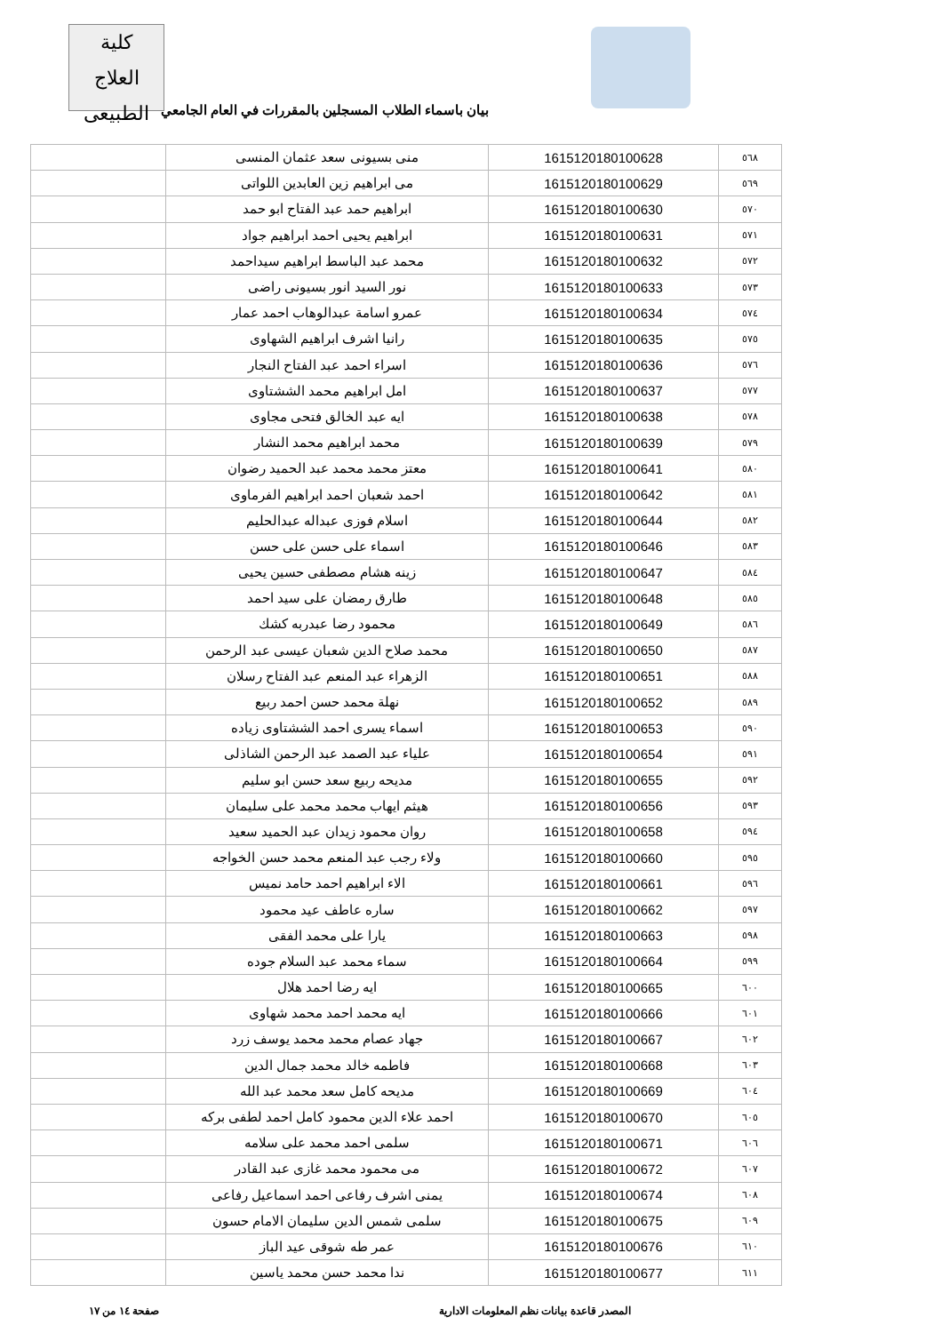كلية
العلاج الطبيعى
بيان باسماء الطلاب المسجلين بالمقررات في العام الجامعي
| ٥٦٨ | 1615120180100628 | منى بسيونى سعد عثمان المنسى | |
| ٥٦٩ | 1615120180100629 | مى ابراهيم زين العابدين اللواتى | |
| ٥٧٠ | 1615120180100630 | ابراهيم حمد عبد الفتاح ابو حمد | |
| ٥٧١ | 1615120180100631 | ابراهيم يحيى احمد ابراهيم جواد | |
| ٥٧٢ | 1615120180100632 | محمد عبد الباسط ابراهيم سيداحمد | |
| ٥٧٣ | 1615120180100633 | نور السيد انور بسيونى راضى | |
| ٥٧٤ | 1615120180100634 | عمرو اسامة عبدالوهاب احمد عمار | |
| ٥٧٥ | 1615120180100635 | رانيا اشرف ابراهيم الشهاوى | |
| ٥٧٦ | 1615120180100636 | اسراء احمد عبد الفتاح النجار | |
| ٥٧٧ | 1615120180100637 | امل ابراهيم محمد الششتاوى | |
| ٥٧٨ | 1615120180100638 | ايه عبد الخالق فتحى مجاوى | |
| ٥٧٩ | 1615120180100639 | محمد ابراهيم محمد النشار | |
| ٥٨٠ | 1615120180100641 | معتز محمد محمد عبد الحميد رضوان | |
| ٥٨١ | 1615120180100642 | احمد شعبان احمد ابراهيم الفرماوى | |
| ٥٨٢ | 1615120180100644 | اسلام فوزى عبداله عبدالحليم | |
| ٥٨٣ | 1615120180100646 | اسماء على حسن على حسن | |
| ٥٨٤ | 1615120180100647 | زينه هشام مصطفى حسين يحيى | |
| ٥٨٥ | 1615120180100648 | طارق رمضان على سيد احمد | |
| ٥٨٦ | 1615120180100649 | محمود رضا عبدربه كشك | |
| ٥٨٧ | 1615120180100650 | محمد صلاح الدين شعبان عيسى عبد الرحمن | |
| ٥٨٨ | 1615120180100651 | الزهراء عبد المنعم عبد الفتاح رسلان | |
| ٥٨٩ | 1615120180100652 | نهلة محمد حسن احمد ربيع | |
| ٥٩٠ | 1615120180100653 | اسماء يسرى احمد الششتاوى زياده | |
| ٥٩١ | 1615120180100654 | علياء عبد الصمد عبد الرحمن الشاذلى | |
| ٥٩٢ | 1615120180100655 | مديحه ربيع سعد حسن ابو سليم | |
| ٥٩٣ | 1615120180100656 | هيثم ايهاب محمد محمد على سليمان | |
| ٥٩٤ | 1615120180100658 | روان محمود زيدان عبد الحميد سعيد | |
| ٥٩٥ | 1615120180100660 | ولاء رجب عبد المنعم محمد حسن الخواجه | |
| ٥٩٦ | 1615120180100661 | الاء ابراهيم احمد حامد نميس | |
| ٥٩٧ | 1615120180100662 | ساره عاطف عيد محمود | |
| ٥٩٨ | 1615120180100663 | يارا على محمد الفقى | |
| ٥٩٩ | 1615120180100664 | سماء محمد عبد السلام جوده | |
| ٦٠٠ | 1615120180100665 | ايه رضا احمد هلال | |
| ٦٠١ | 1615120180100666 | ايه محمد احمد محمد شهاوى | |
| ٦٠٢ | 1615120180100667 | جهاد عصام محمد محمد يوسف زرد | |
| ٦٠٣ | 1615120180100668 | فاطمه خالد محمد جمال الدين | |
| ٦٠٤ | 1615120180100669 | مديحه كامل سعد محمد عبد الله | |
| ٦٠٥ | 1615120180100670 | احمد علاء الدين محمود كامل احمد لطفى بركه | |
| ٦٠٦ | 1615120180100671 | سلمى احمد محمد على سلامه | |
| ٦٠٧ | 1615120180100672 | مى محمود محمد غازى عبد القادر | |
| ٦٠٨ | 1615120180100674 | يمنى اشرف رفاعى احمد اسماعيل رفاعى | |
| ٦٠٩ | 1615120180100675 | سلمى شمس الدين سليمان الامام حسون | |
| ٦١٠ | 1615120180100676 | عمر طه شوقى عيد الباز | |
| ٦١١ | 1615120180100677 | ندا محمد حسن محمد ياسين | |
المصدر قاعدة بيانات نظم المعلومات الادارية صفحة ١٤ من ١٧